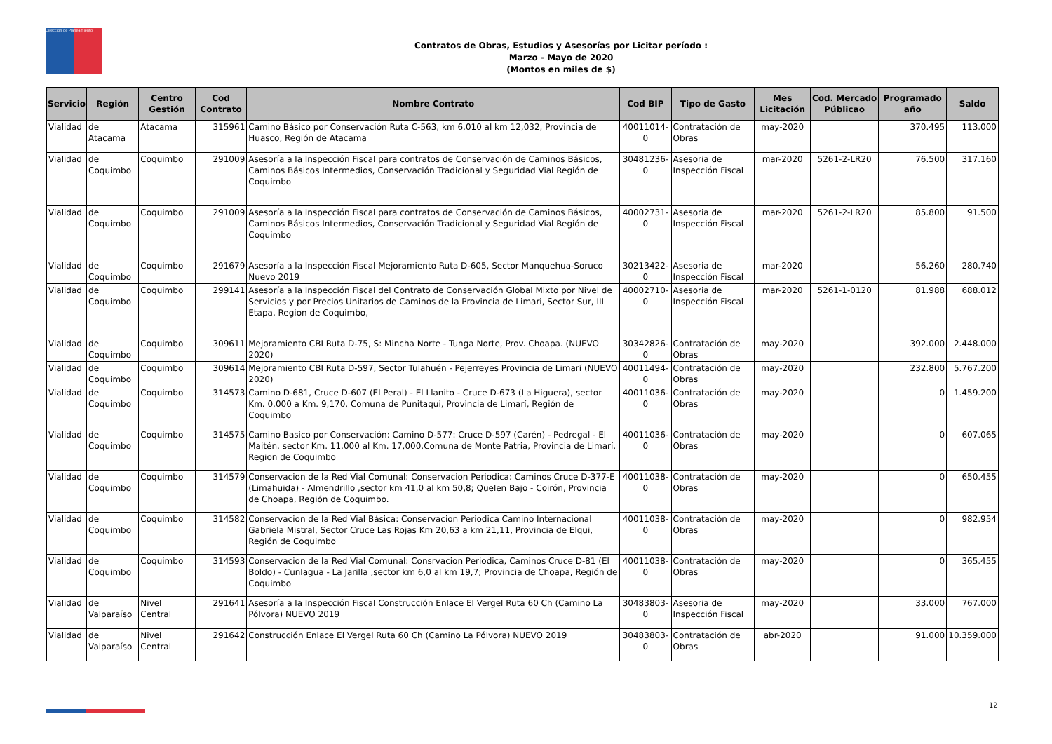Dirección de Planeamiento
Contratos de Obras, Estudios y Asesorías por Licitar período :
Marzo - Mayo de 2020
(Montos en miles de $)
| Servicio | Región | Centro Gestión | Cod Contrato | Nombre Contrato | Cod BIP | Tipo de Gasto | Mes Licitación | Cod. Mercado Públicao | Programado año | Saldo |
| --- | --- | --- | --- | --- | --- | --- | --- | --- | --- | --- |
| Vialidad | de Atacama | Atacama | 315961 | Camino Básico por Conservación Ruta C-563, km 6,010 al km 12,032, Provincia de Huasco, Región de Atacama | 40011014-0 | Contratación de Obras | may-2020 | | 370.495 | 113.000 |
| Vialidad | de Coquimbo | Coquimbo | 291009 | Asesoría a la Inspección Fiscal para contratos de Conservación de Caminos Básicos, Caminos Básicos Intermedios, Conservación Tradicional y Seguridad Vial Región de Coquimbo | 30481236-0 | Asesoria de Inspección Fiscal | mar-2020 | 5261-2-LR20 | 76.500 | 317.160 |
| Vialidad | de Coquimbo | Coquimbo | 291009 | Asesoría a la Inspección Fiscal para contratos de Conservación de Caminos Básicos, Caminos Básicos Intermedios, Conservación Tradicional y Seguridad Vial Región de Coquimbo | 40002731-0 | Asesoria de Inspección Fiscal | mar-2020 | 5261-2-LR20 | 85.800 | 91.500 |
| Vialidad | de Coquimbo | Coquimbo | 291679 | Asesoría a la Inspección Fiscal Mejoramiento Ruta D-605, Sector Manquehua-Soruco Nuevo 2019 | 30213422-0 | Asesoria de Inspección Fiscal | mar-2020 | | 56.260 | 280.740 |
| Vialidad | de Coquimbo | Coquimbo | 299141 | Asesoría a la Inspección Fiscal del Contrato de Conservación Global Mixto por Nivel de Servicios y por Precios Unitarios de Caminos de la Provincia de Limari, Sector Sur, III Etapa, Region de Coquimbo, | 40002710-0 | Asesoria de Inspección Fiscal | mar-2020 | 5261-1-0120 | 81.988 | 688.012 |
| Vialidad | de Coquimbo | Coquimbo | 309611 | Mejoramiento CBI Ruta D-75, S: Mincha Norte - Tunga Norte, Prov. Choapa. (NUEVO 2020) | 30342826-0 | Contratación de Obras | may-2020 | | 392.000 | 2.448.000 |
| Vialidad | de Coquimbo | Coquimbo | 309614 | Mejoramiento CBI Ruta D-597, Sector Tulahuén - Pejerreyes Provincia de Limarí (NUEVO 2020) | 40011494-0 | Contratación de Obras | may-2020 | | 232.800 | 5.767.200 |
| Vialidad | de Coquimbo | Coquimbo | 314573 | Camino D-681, Cruce D-607 (El Peral) - El Llanito - Cruce D-673 (La Higuera), sector Km. 0,000 a Km. 9,170, Comuna de Punitaqui, Provincia de Limarí, Región de Coquimbo | 40011036-0 | Contratación de Obras | may-2020 | | 0 | 1.459.200 |
| Vialidad | de Coquimbo | Coquimbo | 314575 | Camino Basico por Conservación: Camino D-577: Cruce D-597 (Carén) - Pedregal - El Maitén, sector Km. 11,000 al Km. 17,000,Comuna de Monte Patria, Provincia de Limarí, Region de Coquimbo | 40011036-0 | Contratación de Obras | may-2020 | | 0 | 607.065 |
| Vialidad | de Coquimbo | Coquimbo | 314579 | Conservacion de la Red Vial Comunal: Conservacion Periodica: Caminos Cruce D-377-E (Limahuida) - Almendrillo ,sector km 41,0 al km 50,8; Quelen Bajo - Coirón, Provincia de Choapa, Región de Coquimbo. | 40011038-0 | Contratación de Obras | may-2020 | | 0 | 650.455 |
| Vialidad | de Coquimbo | Coquimbo | 314582 | Conservacion de la Red Vial Básica: Conservacion Periodica Camino Internacional Gabriela Mistral, Sector Cruce Las Rojas Km 20,63 a km 21,11, Provincia de Elqui, Región de Coquimbo | 40011038-0 | Contratación de Obras | may-2020 | | 0 | 982.954 |
| Vialidad | de Coquimbo | Coquimbo | 314593 | Conservacion de la Red Vial Comunal: Consrvacion Periodica, Caminos Cruce D-81 (El Boldo) - Cunlagua - La Jarilla ,sector km 6,0 al km 19,7; Provincia de Choapa, Región de Coquimbo | 40011038-0 | Contratación de Obras | may-2020 | | 0 | 365.455 |
| Vialidad | de Valparaíso | Nivel Central | 291641 | Asesoría a la Inspección Fiscal Construcción Enlace El Vergel Ruta 60 Ch (Camino La Pólvora) NUEVO 2019 | 30483803-0 | Asesoria de Inspección Fiscal | may-2020 | | 33.000 | 767.000 |
| Vialidad | de Valparaíso | Nivel Central | 291642 | Construcción Enlace El Vergel Ruta 60 Ch (Camino La Pólvora) NUEVO 2019 | 30483803-0 | Contratación de Obras | abr-2020 | | 91.000 | 10.359.000 |
12